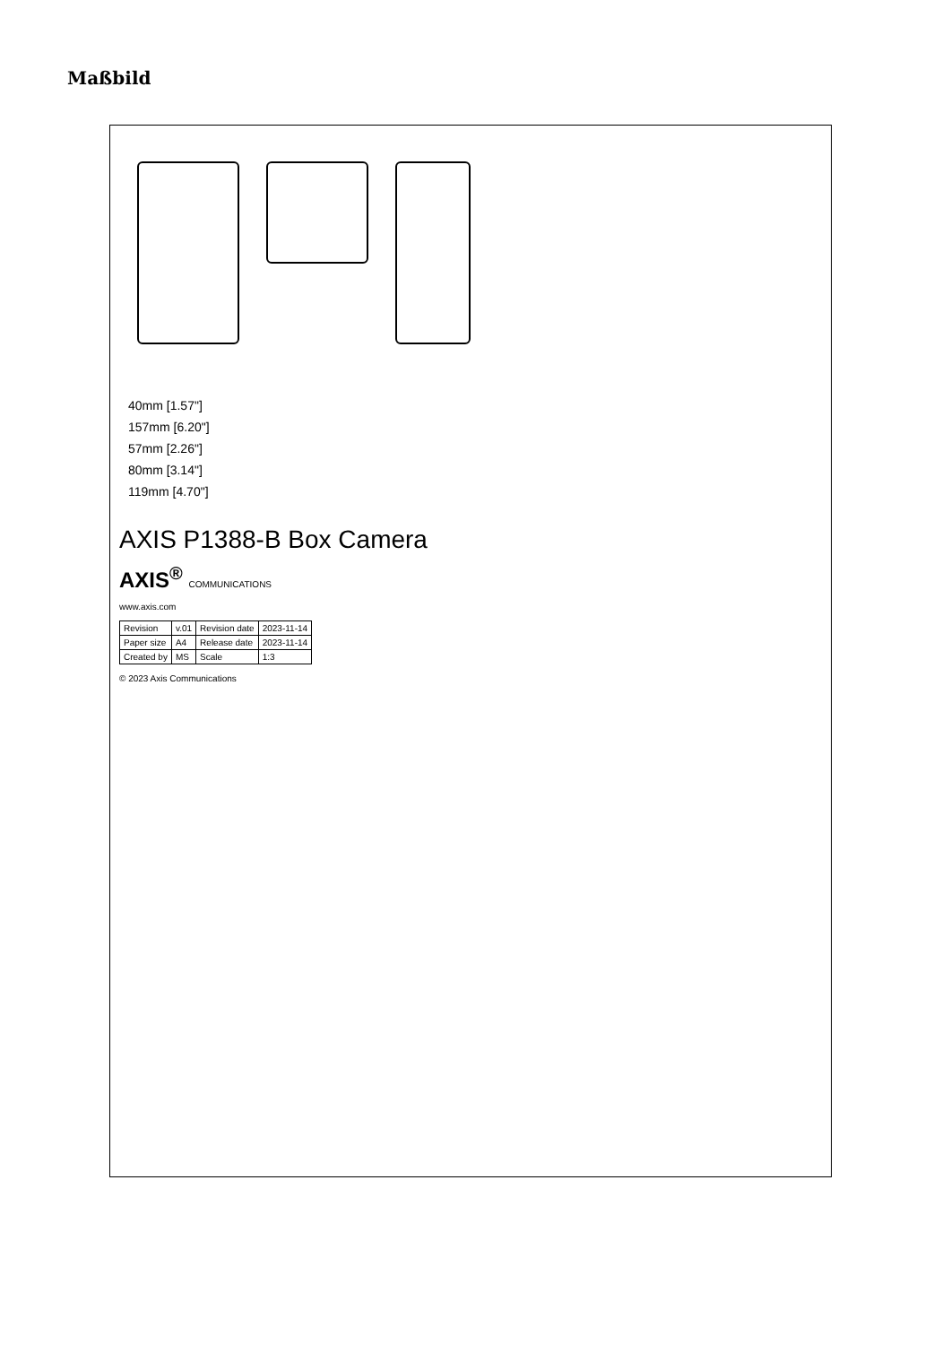Maßbild
40mm [1.57"]
157mm [6.20"]
57mm [2.26"]
80mm [3.14"]
119mm [4.70"]
AXIS P1388-B Box Camera
AXIS<sup>®</sup> COMMUNICATIONS
www.axis.com
| Revision | v.01 | Revision date | 2023-11-14 |
| Paper size | A4 | Release date | 2023-11-14 |
| Created by | MS | Scale | 1:3 |
© 2023 Axis Communications